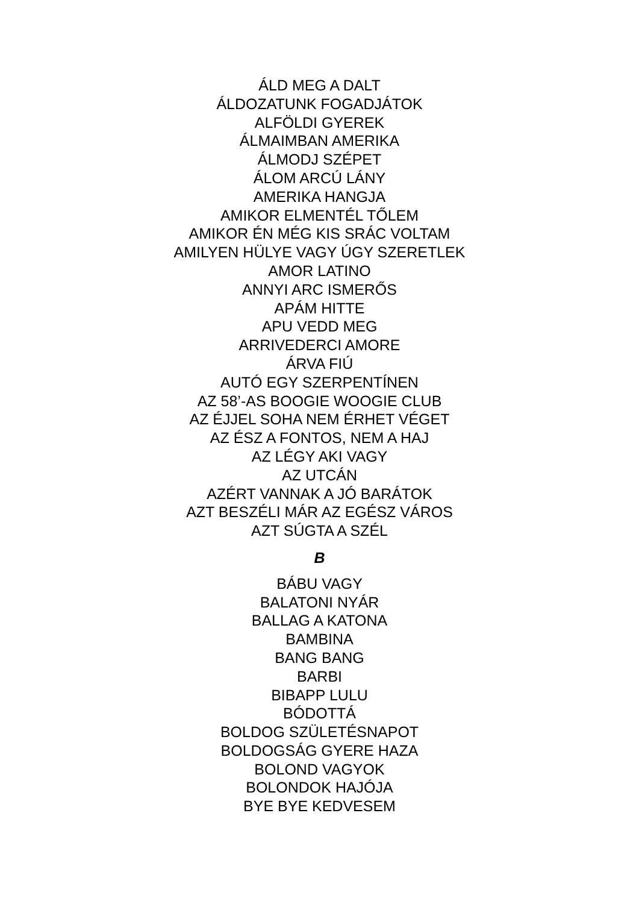ÁLD MEG A DALT
ÁLDOZATUNK FOGADJÁTOK
ALFÖLDI GYEREK
ÁLMAIMBAN AMERIKA
ÁLMODJ SZÉPET
ÁLOM ARCÚ LÁNY
AMERIKA HANGJA
AMIKOR ELMENTÉL TŐLEM
AMIKOR ÉN MÉG KIS SRÁC VOLTAM
AMILYEN HÜLYE VAGY ÚGY SZERETLEK
AMOR LATINO
ANNYI ARC ISMERŐS
APÁM HITTE
APU VEDD MEG
ARRIVEDERCI AMORE
ÁRVA FIÚ
AUTÓ EGY SZERPENTÍNEN
AZ 58’-AS BOOGIE WOOGIE CLUB
AZ ÉJJEL SOHA NEM ÉRHET VÉGET
AZ ÉSZ A FONTOS, NEM A HAJ
AZ LÉGY AKI VAGY
AZ UTCÁN
AZÉRT VANNAK A JÓ BARÁTOK
AZT BESZÉLI MÁR AZ EGÉSZ VÁROS
AZT SÚGTA A SZÉL
B
BÁBU VAGY
BALATONI NYÁR
BALLAG A KATONA
BAMBINA
BANG BANG
BARBI
BIBAPP LULU
BÓDOTTÁ
BOLDOG SZÜLETÉSNAPOT
BOLDOGSÁG GYERE HAZA
BOLOND VAGYOK
BOLONDOK HAJÓJA
BYE BYE KEDVESEM